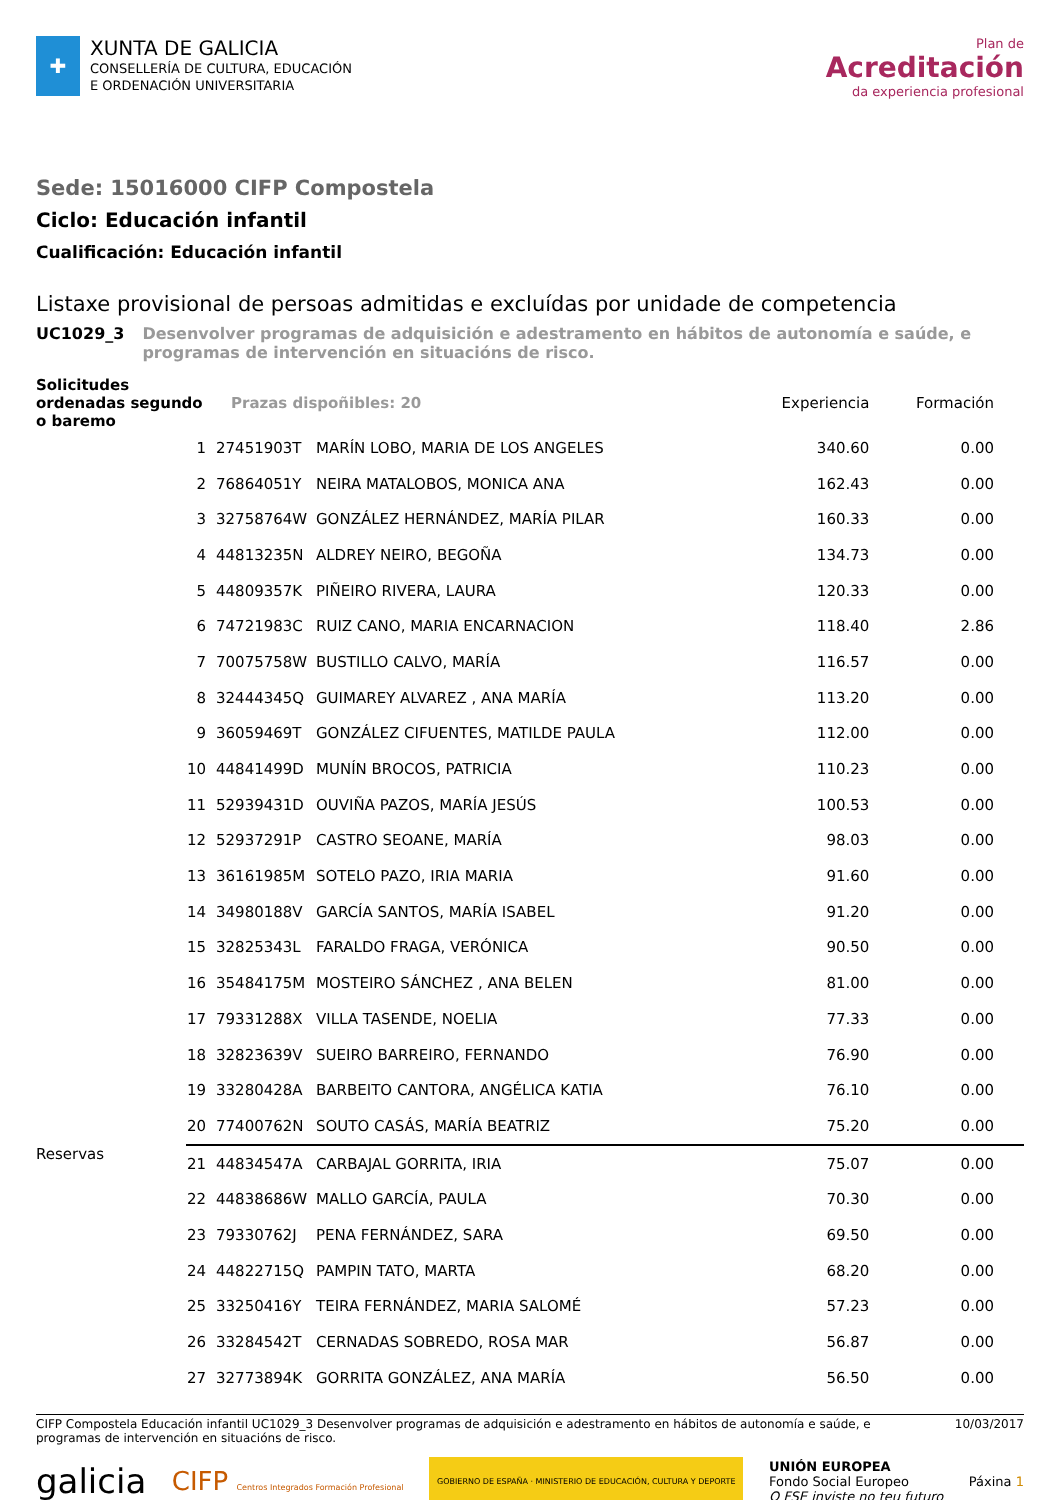✚
XUNTA DE GALICIA
CONSELLERÍA DE CULTURA, EDUCACIÓN
E ORDENACIÓN UNIVERSITARIA
Plan de
Acreditación
da experiencia profesional
Sede: 15016000 CIFP Compostela
Ciclo: Educación infantil
Cualificación: Educación infantil
Listaxe provisional de persoas admitidas e excluídas por unidade de competencia
UC1029_3 Desenvolver programas de adquisición e adestramento en hábitos de autonomía e saúde, e programas de intervención en situacións de risco.
| Solicitudes ordenadas segundo o baremo | | Prazas dispoñibles: 20 | | Experiencia | Formación |
| --- | --- | --- | --- | --- | --- |
| | 1 | 27451903T | MARÍN LOBO, MARIA DE LOS ANGELES | 340.60 | 0.00 |
| | 2 | 76864051Y | NEIRA MATALOBOS, MONICA ANA | 162.43 | 0.00 |
| | 3 | 32758764W | GONZÁLEZ HERNÁNDEZ, MARÍA PILAR | 160.33 | 0.00 |
| | 4 | 44813235N | ALDREY NEIRO, BEGOÑA | 134.73 | 0.00 |
| | 5 | 44809357K | PIÑEIRO RIVERA, LAURA | 120.33 | 0.00 |
| | 6 | 74721983C | RUIZ CANO, MARIA ENCARNACION | 118.40 | 2.86 |
| | 7 | 70075758W | BUSTILLO CALVO, MARÍA | 116.57 | 0.00 |
| | 8 | 32444345Q | GUIMAREY ALVAREZ , ANA MARÍA | 113.20 | 0.00 |
| | 9 | 36059469T | GONZÁLEZ CIFUENTES, MATILDE PAULA | 112.00 | 0.00 |
| | 10 | 44841499D | MUNÍN BROCOS, PATRICIA | 110.23 | 0.00 |
| | 11 | 52939431D | OUVIÑA PAZOS, MARÍA JESÚS | 100.53 | 0.00 |
| | 12 | 52937291P | CASTRO SEOANE, MARÍA | 98.03 | 0.00 |
| | 13 | 36161985M | SOTELO PAZO, IRIA MARIA | 91.60 | 0.00 |
| | 14 | 34980188V | GARCÍA SANTOS, MARÍA ISABEL | 91.20 | 0.00 |
| | 15 | 32825343L | FARALDO FRAGA, VERÓNICA | 90.50 | 0.00 |
| | 16 | 35484175M | MOSTEIRO SÁNCHEZ , ANA BELEN | 81.00 | 0.00 |
| | 17 | 79331288X | VILLA TASENDE, NOELIA | 77.33 | 0.00 |
| | 18 | 32823639V | SUEIRO BARREIRO, FERNANDO | 76.90 | 0.00 |
| | 19 | 33280428A | BARBEITO CANTORA, ANGÉLICA KATIA | 76.10 | 0.00 |
| | 20 | 77400762N | SOUTO CASÁS, MARÍA BEATRIZ | 75.20 | 0.00 |
| Reservas | 21 | 44834547A | CARBAJAL GORRITA, IRIA | 75.07 | 0.00 |
| | 22 | 44838686W | MALLO GARCÍA, PAULA | 70.30 | 0.00 |
| | 23 | 79330762J | PENA FERNÁNDEZ, SARA | 69.50 | 0.00 |
| | 24 | 44822715Q | PAMPIN TATO, MARTA | 68.20 | 0.00 |
| | 25 | 33250416Y | TEIRA FERNÁNDEZ, MARIA SALOMÉ | 57.23 | 0.00 |
| | 26 | 33284542T | CERNADAS SOBREDO, ROSA MAR | 56.87 | 0.00 |
| | 27 | 32773894K | GORRITA GONZÁLEZ, ANA MARÍA | 56.50 | 0.00 |
CIFP Compostela Educación infantil UC1029_3 Desenvolver programas de adquisición e adestramento en hábitos de autonomía e saúde, e programas de intervención en situacións de risco. 10/03/2017
galicia CIFP Centros Integrados Formación Profesional GOBIERNO DE ESPAÑA · MINISTERIO DE EDUCACIÓN, CULTURA Y DEPORTE UNIÓN EUROPEA
Fondo Social Europeo
O FSE inviste no teu futuro Páxina 1